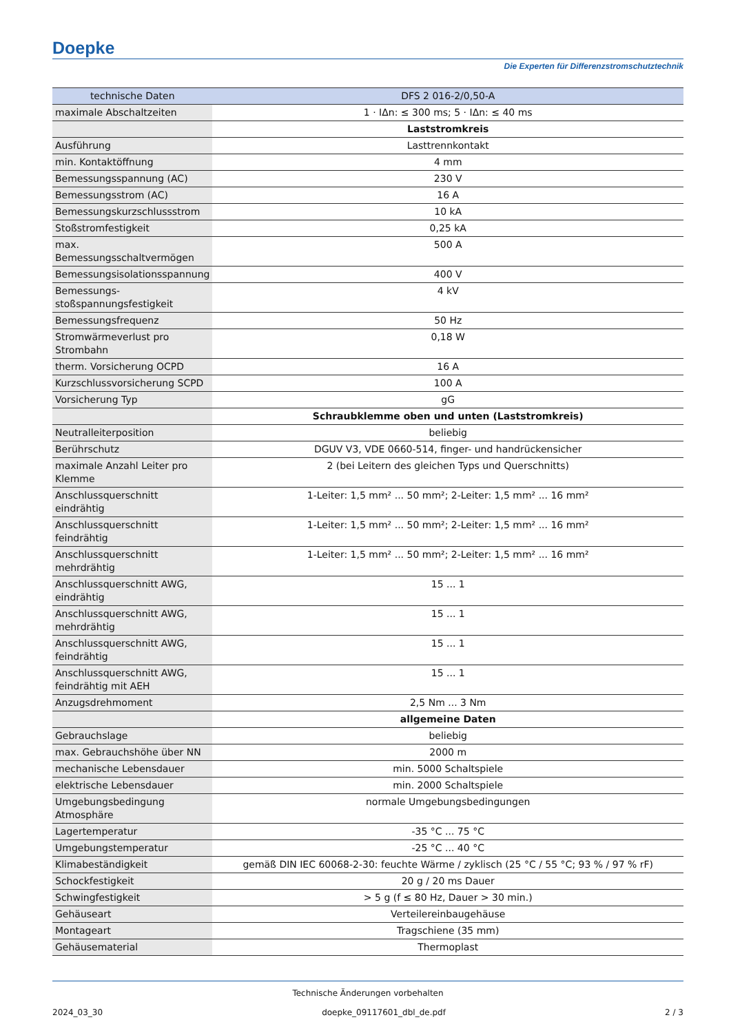Doepke
Die Experten für Differenzstromschutztechnik
| technische Daten | DFS 2 016-2/0,50-A |
| --- | --- |
| maximale Abschaltzeiten | 1 · IΔn: ≤ 300 ms; 5 · IΔn: ≤ 40 ms |
| | Laststromkreis |
| Ausführung | Lasttrennkontakt |
| min. Kontaktöffnung | 4 mm |
| Bemessungsspannung (AC) | 230 V |
| Bemessungsstrom (AC) | 16 A |
| Bemessungskurzschlussstrom | 10 kA |
| Stoßstromfestigkeit | 0,25 kA |
| max. Bemessungsschaltvermögen | 500 A |
| Bemessungsisolationsspannung | 400 V |
| Bemessungs-stoßspannungsfestigkeit | 4 kV |
| Bemessungsfrequenz | 50 Hz |
| Stromwärmeverlust pro Strombahn | 0,18 W |
| therm. Vorsicherung OCPD | 16 A |
| Kurzschlussvorsicherung SCPD | 100 A |
| Vorsicherung Typ | gG |
| | Schraubklemme oben und unten (Laststromkreis) |
| Neutralleiterposition | beliebig |
| Berührschutz | DGUV V3, VDE 0660-514, finger- und handrückensicher |
| maximale Anzahl Leiter pro Klemme | 2 (bei Leitern des gleichen Typs und Querschnitts) |
| Anschlussquerschnitt eindrähtig | 1-Leiter: 1,5 mm² ... 50 mm²; 2-Leiter: 1,5 mm² ... 16 mm² |
| Anschlussquerschnitt feindrähtig | 1-Leiter: 1,5 mm² ... 50 mm²; 2-Leiter: 1,5 mm² ... 16 mm² |
| Anschlussquerschnitt mehrdrähtig | 1-Leiter: 1,5 mm² ... 50 mm²; 2-Leiter: 1,5 mm² ... 16 mm² |
| Anschlussquerschnitt AWG, eindrähtig | 15 ... 1 |
| Anschlussquerschnitt AWG, mehrdrähtig | 15 ... 1 |
| Anschlussquerschnitt AWG, feindrähtig | 15 ... 1 |
| Anschlussquerschnitt AWG, feindrähtig mit AEH | 15 ... 1 |
| Anzugsdrehmoment | 2,5 Nm ... 3 Nm |
| | allgemeine Daten |
| Gebrauchslage | beliebig |
| max. Gebrauchshöhe über NN | 2000 m |
| mechanische Lebensdauer | min. 5000 Schaltspiele |
| elektrische Lebensdauer | min. 2000 Schaltspiele |
| Umgebungsbedingung Atmosphäre | normale Umgebungsbedingungen |
| Lagertemperatur | -35 °C ... 75 °C |
| Umgebungstemperatur | -25 °C ... 40 °C |
| Klimabeständigkeit | gemäß DIN IEC 60068-2-30: feuchte Wärme / zyklisch (25 °C / 55 °C; 93 % / 97 % rF) |
| Schockfestigkeit | 20 g / 20 ms Dauer |
| Schwingfestigkeit | > 5 g (f ≤ 80 Hz, Dauer > 30 min.) |
| Gehäuseart | Verteilereinbaugehäuse |
| Montageart | Tragschiene (35 mm) |
| Gehäusematerial | Thermoplast |
Technische Änderungen vorbehalten
2024_03_30 doepke_09117601_dbl_de.pdf 2 / 3